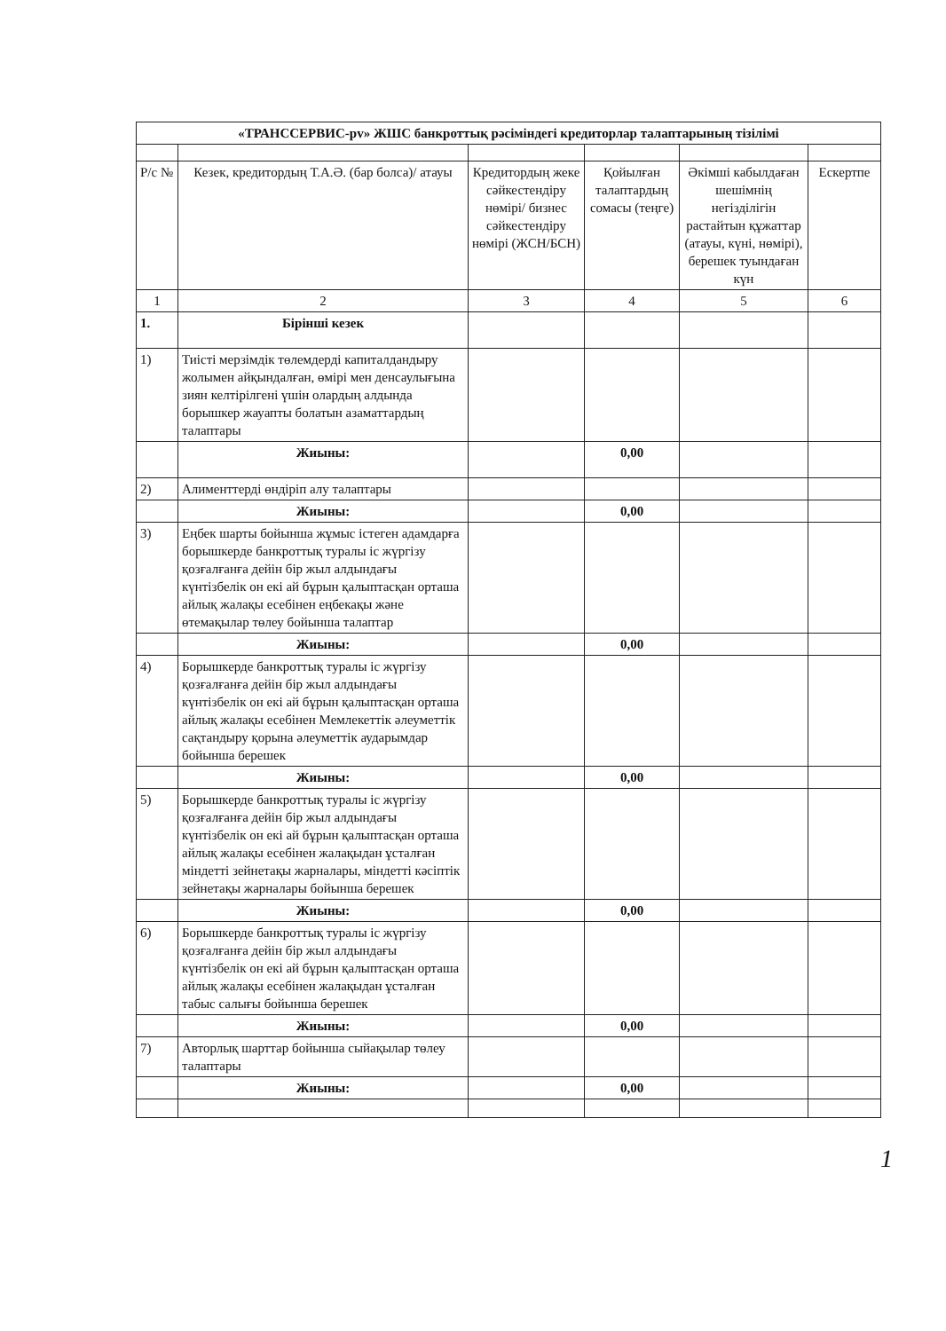| «ТРАНССЕРВИС-рv» ЖШС банкроттық рәсіміндегі кредиторлар талаптарының тізілімі | | | | | |
| Р/с № | Кезек, кредитордың Т.А.Ә. (бар болса)/ атауы | Кредитордың жеке сәйкестендіру нөмірі/ бизнес сәйкестендіру нөмірі (ЖСН/БСН) | Қойылған талаптардың сомасы (теңге) | Әкімші кабылдаған шешімнің негізділігін растайтын құжаттар (атауы, күні, нөмірі), берешек туындаған күн | Ескертпе |
| 1 | 2 | 3 | 4 | 5 | 6 |
| 1. | Бірінші кезек | | | | |
| 1) | Тиісті мерзімдік төлемдерді капиталдандыру жолымен айқындалған, өмірі мен денсаулығына зиян келтірілгені үшін олардың алдында борышкер жауапты болатын азаматтардың талаптары | | | | |
| | Жиыны: | | 0,00 | | |
| 2) | Алименттерді өндіріп алу талаптары | | | | |
| | Жиыны: | | 0,00 | | |
| 3) | Еңбек шарты бойынша жұмыс істеген адамдарға борышкерде банкроттық туралы іс жүргізу қозғалғанға дейін бір жыл алдындағы күнтізбелік он екі ай бұрын қалыптасқан орташа айлық жалақы есебінен еңбекақы және өтемақылар төлеу бойынша талаптар | | | | |
| | Жиыны: | | 0,00 | | |
| 4) | Борышкерде банкроттық туралы іс жүргізу қозғалғанға дейін бір жыл алдындағы күнтізбелік он екі ай бұрын қалыптасқан орташа айлық жалақы есебінен Мемлекеттік әлеуметтік сақтандыру қорына әлеуметтік аударымдар бойынша берешек | | | | |
| | Жиыны: | | 0,00 | | |
| 5) | Борышкерде банкроттық туралы іс жүргізу қозғалғанға дейін бір жыл алдындағы күнтізбелік он екі ай бұрын қалыптасқан орташа айлық жалақы есебінен жалақыдан ұсталған міндетті зейнетақы жарналары, міндетті кәсіптік зейнетақы жарналары бойынша берешек | | | | |
| | Жиыны: | | 0,00 | | |
| 6) | Борышкерде банкроттық туралы іс жүргізу қозғалғанға дейін бір жыл алдындағы күнтізбелік он екі ай бұрын қалыптасқан орташа айлық жалақы есебінен жалақыдан ұсталған табыс салығы бойынша берешек | | | | |
| | Жиыны: | | 0,00 | | |
| 7) | Авторлық шарттар бойынша сыйақылар төлеу талаптары | | | | |
| | Жиыны: | | 0,00 | | |
1